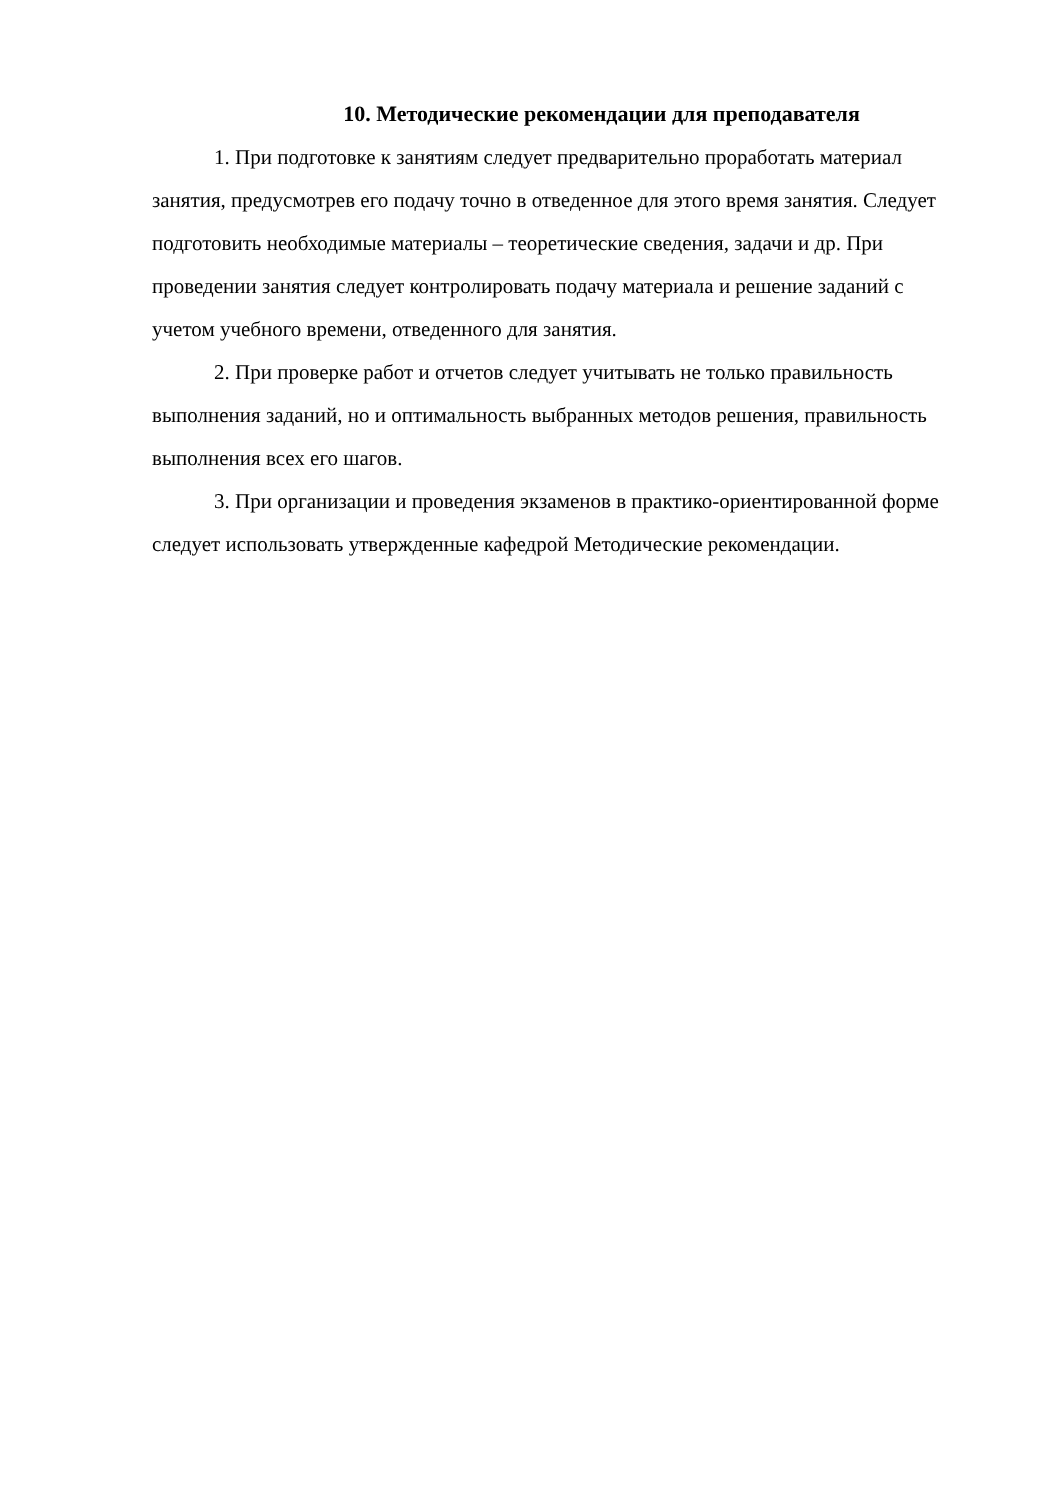10. Методические рекомендации для преподавателя
1. При подготовке к занятиям следует предварительно проработать материал занятия, предусмотрев его подачу точно в отведенное для этого время занятия. Следует подготовить необходимые материалы – теоретические сведения, задачи и др. При проведении занятия следует контролировать подачу материала и решение заданий с учетом учебного времени, отведенного для занятия.
2. При проверке работ и отчетов следует учитывать не только правильность выполнения заданий, но и оптимальность выбранных методов решения, правильность выполнения всех его шагов.
3. При организации и проведения экзаменов в практико-ориентированной форме следует использовать утвержденные кафедрой Методические рекомендации.